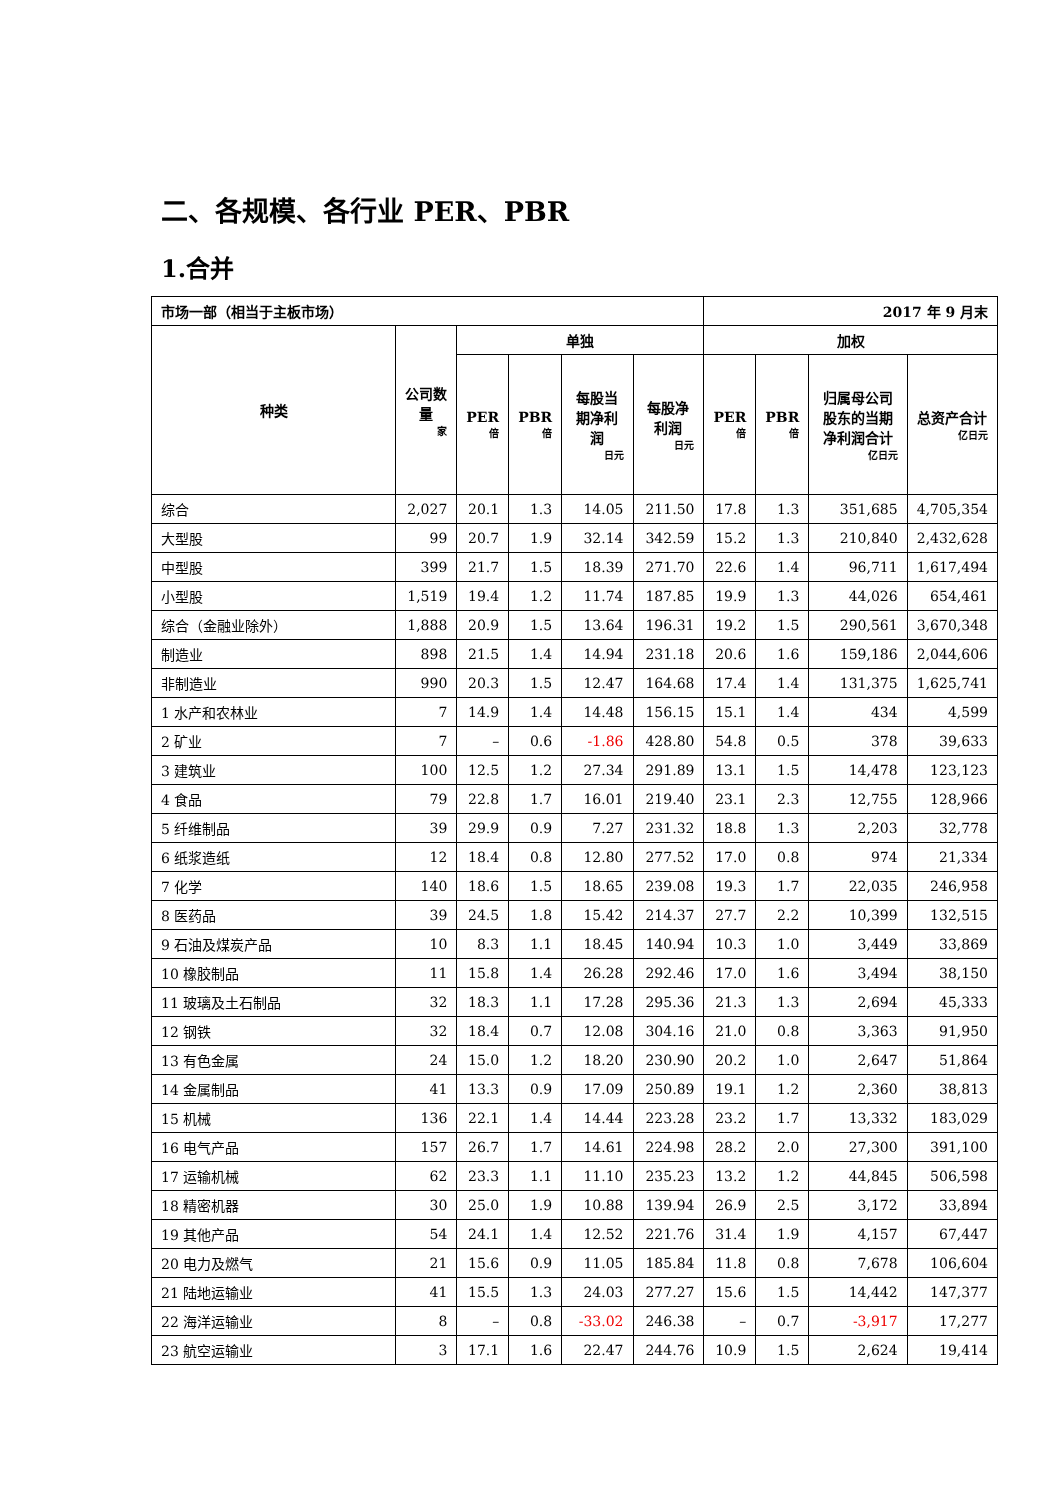二、各规模、各行业 PER、PBR
1.合并
| 市场一部（相当于主板市场） | | | | | | 2017 年 9 月末 | | | |
| --- | --- | --- | --- | --- | --- | --- | --- | --- | --- |
| 种类 | 公司数量 家 | 单独 | | | | 加权 | | | |
| | | PER 倍 | PBR 倍 | 每股当期净利润 日元 | 每股净利润 日元 | PER 倍 | PBR 倍 | 归属母公司股东的当期净利润合计 亿日元 | 总资产合计 亿日元 |
| 综合 | 2,027 | 20.1 | 1.3 | 14.05 | 211.50 | 17.8 | 1.3 | 351,685 | 4,705,354 |
| 大型股 | 99 | 20.7 | 1.9 | 32.14 | 342.59 | 15.2 | 1.3 | 210,840 | 2,432,628 |
| 中型股 | 399 | 21.7 | 1.5 | 18.39 | 271.70 | 22.6 | 1.4 | 96,711 | 1,617,494 |
| 小型股 | 1,519 | 19.4 | 1.2 | 11.74 | 187.85 | 19.9 | 1.3 | 44,026 | 654,461 |
| 综合（金融业除外） | 1,888 | 20.9 | 1.5 | 13.64 | 196.31 | 19.2 | 1.5 | 290,561 | 3,670,348 |
| 制造业 | 898 | 21.5 | 1.4 | 14.94 | 231.18 | 20.6 | 1.6 | 159,186 | 2,044,606 |
| 非制造业 | 990 | 20.3 | 1.5 | 12.47 | 164.68 | 17.4 | 1.4 | 131,375 | 1,625,741 |
| 1 水产和农林业 | 7 | 14.9 | 1.4 | 14.48 | 156.15 | 15.1 | 1.4 | 434 | 4,599 |
| 2 矿业 | 7 | – | 0.6 | -1.86 | 428.80 | 54.8 | 0.5 | 378 | 39,633 |
| 3 建筑业 | 100 | 12.5 | 1.2 | 27.34 | 291.89 | 13.1 | 1.5 | 14,478 | 123,123 |
| 4 食品 | 79 | 22.8 | 1.7 | 16.01 | 219.40 | 23.1 | 2.3 | 12,755 | 128,966 |
| 5 纤维制品 | 39 | 29.9 | 0.9 | 7.27 | 231.32 | 18.8 | 1.3 | 2,203 | 32,778 |
| 6 纸浆造纸 | 12 | 18.4 | 0.8 | 12.80 | 277.52 | 17.0 | 0.8 | 974 | 21,334 |
| 7 化学 | 140 | 18.6 | 1.5 | 18.65 | 239.08 | 19.3 | 1.7 | 22,035 | 246,958 |
| 8 医药品 | 39 | 24.5 | 1.8 | 15.42 | 214.37 | 27.7 | 2.2 | 10,399 | 132,515 |
| 9 石油及煤炭产品 | 10 | 8.3 | 1.1 | 18.45 | 140.94 | 10.3 | 1.0 | 3,449 | 33,869 |
| 10 橡胶制品 | 11 | 15.8 | 1.4 | 26.28 | 292.46 | 17.0 | 1.6 | 3,494 | 38,150 |
| 11 玻璃及土石制品 | 32 | 18.3 | 1.1 | 17.28 | 295.36 | 21.3 | 1.3 | 2,694 | 45,333 |
| 12 钢铁 | 32 | 18.4 | 0.7 | 12.08 | 304.16 | 21.0 | 0.8 | 3,363 | 91,950 |
| 13 有色金属 | 24 | 15.0 | 1.2 | 18.20 | 230.90 | 20.2 | 1.0 | 2,647 | 51,864 |
| 14 金属制品 | 41 | 13.3 | 0.9 | 17.09 | 250.89 | 19.1 | 1.2 | 2,360 | 38,813 |
| 15 机械 | 136 | 22.1 | 1.4 | 14.44 | 223.28 | 23.2 | 1.7 | 13,332 | 183,029 |
| 16 电气产品 | 157 | 26.7 | 1.7 | 14.61 | 224.98 | 28.2 | 2.0 | 27,300 | 391,100 |
| 17 运输机械 | 62 | 23.3 | 1.1 | 11.10 | 235.23 | 13.2 | 1.2 | 44,845 | 506,598 |
| 18 精密机器 | 30 | 25.0 | 1.9 | 10.88 | 139.94 | 26.9 | 2.5 | 3,172 | 33,894 |
| 19 其他产品 | 54 | 24.1 | 1.4 | 12.52 | 221.76 | 31.4 | 1.9 | 4,157 | 67,447 |
| 20 电力及燃气 | 21 | 15.6 | 0.9 | 11.05 | 185.84 | 11.8 | 0.8 | 7,678 | 106,604 |
| 21 陆地运输业 | 41 | 15.5 | 1.3 | 24.03 | 277.27 | 15.6 | 1.5 | 14,442 | 147,377 |
| 22 海洋运输业 | 8 | – | 0.8 | -33.02 | 246.38 | – | 0.7 | -3,917 | 17,277 |
| 23 航空运输业 | 3 | 17.1 | 1.6 | 22.47 | 244.76 | 10.9 | 1.5 | 2,624 | 19,414 |